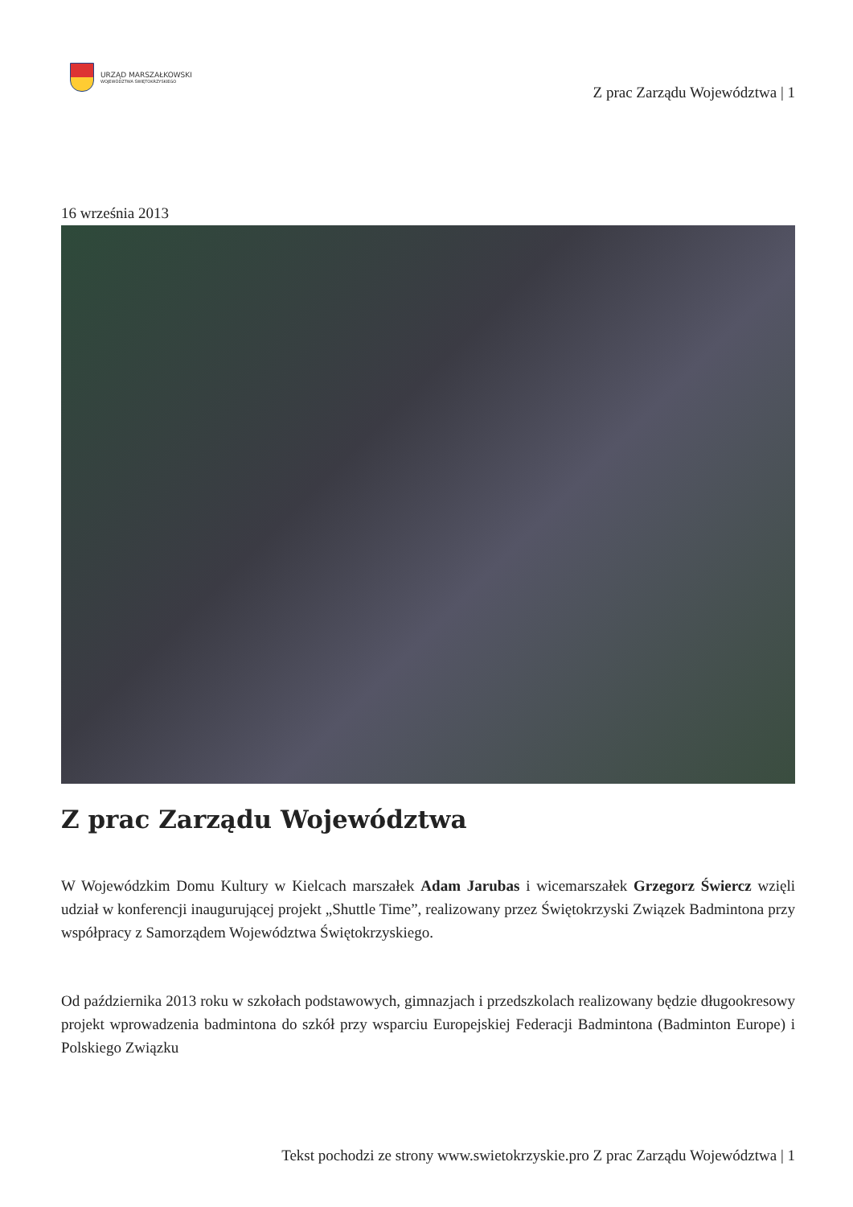URZĄD MARSZAŁKOWSKI
WOJEWÓDZTWA ŚWIĘTOKRZYSKIEGO
Z prac Zarządu Województwa | 1
16 września 2013
Z prac Zarządu Województwa
W Wojewódzkim Domu Kultury w Kielcach marszałek Adam Jarubas i wicemarszałek Grzegorz Świercz wzięli udział w konferencji inaugurującej projekt „Shuttle Time”, realizowany przez Świętokrzyski Związek Badmintona przy współpracy z Samorządem Województwa Świętokrzyskiego.
Od października 2013 roku w szkołach podstawowych, gimnazjach i przedszkolach realizowany będzie długookresowy projekt wprowadzenia badmintona do szkół przy wsparciu Europejskiej Federacji Badmintona (Badminton Europe) i Polskiego Związku
Tekst pochodzi ze strony www.swietokrzyskie.pro Z prac Zarządu Województwa | 1